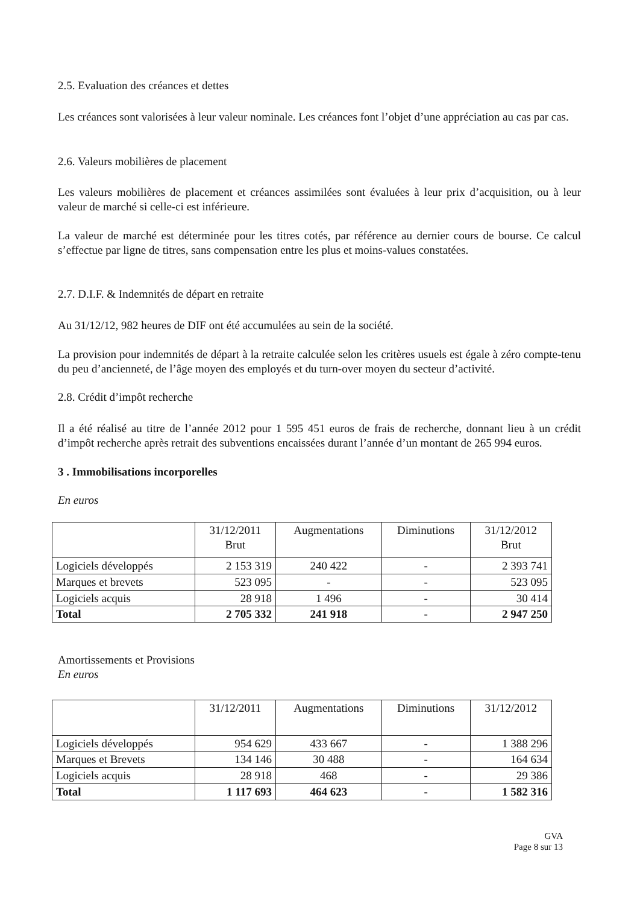2.5. Evaluation des créances et dettes
Les créances sont valorisées à leur valeur nominale. Les créances font l’objet d’une appréciation au cas par cas.
2.6. Valeurs mobilières de placement
Les valeurs mobilières de placement et créances assimilées sont évaluées à leur prix d’acquisition, ou à leur valeur de marché si celle-ci est inférieure.
La valeur de marché est déterminée pour les titres cotés, par référence au dernier cours de bourse. Ce calcul s’effectue par ligne de titres, sans compensation entre les plus et moins-values constatées.
2.7. D.I.F. & Indemnités de départ en retraite
Au 31/12/12, 982 heures de DIF ont été accumulées au sein de la société.
La provision pour indemnités de départ à la retraite calculée selon les critères usuels est égale à zéro compte-tenu du peu d’ancienneté, de l’âge moyen des employés et du turn-over moyen du secteur d’activité.
2.8. Crédit d’impôt recherche
Il a été réalisé au titre de l’année 2012 pour 1 595 451 euros de frais de recherche, donnant lieu à un crédit d’impôt recherche après retrait des subventions encaissées durant l’année d’un montant de 265 994 euros.
3 . Immobilisations incorporelles
En euros
| | 31/12/2011 Brut | Augmentations | Diminutions | 31/12/2012 Brut |
| --- | --- | --- | --- | --- |
| Logiciels développés | 2 153 319 | 240 422 | - | 2 393 741 |
| Marques et brevets | 523 095 | - | - | 523 095 |
| Logiciels acquis | 28 918 | 1 496 | - | 30 414 |
| Total | 2 705 332 | 241 918 | - | 2 947 250 |
Amortissements et Provisions
En euros
| | 31/12/2011 | Augmentations | Diminutions | 31/12/2012 |
| --- | --- | --- | --- | --- |
| Logiciels développés | 954 629 | 433 667 | - | 1 388 296 |
| Marques et Brevets | 134 146 | 30 488 | - | 164 634 |
| Logiciels acquis | 28 918 | 468 | - | 29 386 |
| Total | 1 117 693 | 464 623 | - | 1 582 316 |
GVA
Page 8 sur 13